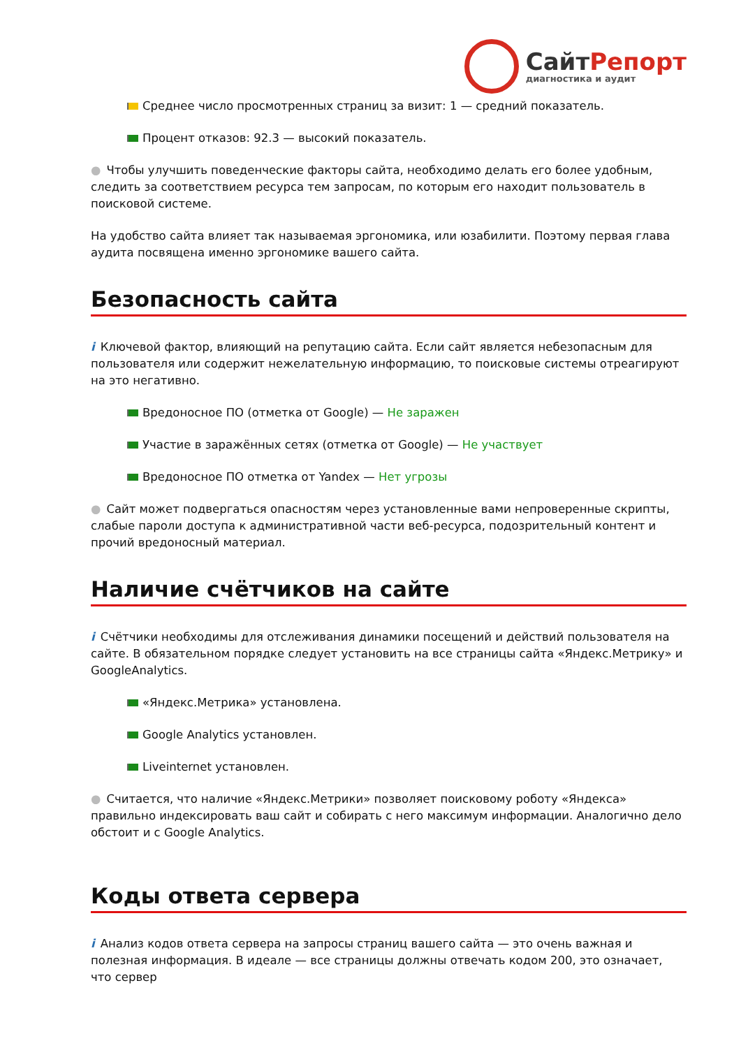СайтРепорт
диагностика и аудит
Среднее число просмотренных страниц за визит: 1 — средний показатель.
Процент отказов: 92.3 — высокий показатель.
● Чтобы улучшить поведенческие факторы сайта, необходимо делать его более удобным, следить за соответствием ресурса тем запросам, по которым его находит пользователь в поисковой системе.
На удобство сайта влияет так называемая эргономика, или юзабилити. Поэтому первая глава аудита посвящена именно эргономике вашего сайта.
Безопасность сайта
i Ключевой фактор, влияющий на репутацию сайта. Если сайт является небезопасным для пользователя или содержит нежелательную информацию, то поисковые системы отреагируют на это негативно.
Вредоносное ПО (отметка от Google) — Не заражен
Участие в заражённых сетях (отметка от Google) — Не участвует
Вредоносное ПО отметка от Yandex — Нет угрозы
● Сайт может подвергаться опасностям через установленные вами непроверенные скрипты, слабые пароли доступа к административной части веб-ресурса, подозрительный контент и прочий вредоносный материал.
Наличие счётчиков на сайте
i Счётчики необходимы для отслеживания динамики посещений и действий пользователя на сайте. В обязательном порядке следует установить на все страницы сайта «Яндекс.Метрику» и GoogleAnalytics.
«Яндекс.Метрика» установлена.
Google Analytics установлен.
Liveinternet установлен.
● Считается, что наличие «Яндекс.Метрики» позволяет поисковому роботу «Яндекса» правильно индексировать ваш сайт и собирать с него максимум информации. Аналогично дело обстоит и с Google Analytics.
Коды ответа сервера
i Анализ кодов ответа сервера на запросы страниц вашего сайта — это очень важная и полезная информация. В идеале — все страницы должны отвечать кодом 200, это означает, что сервер